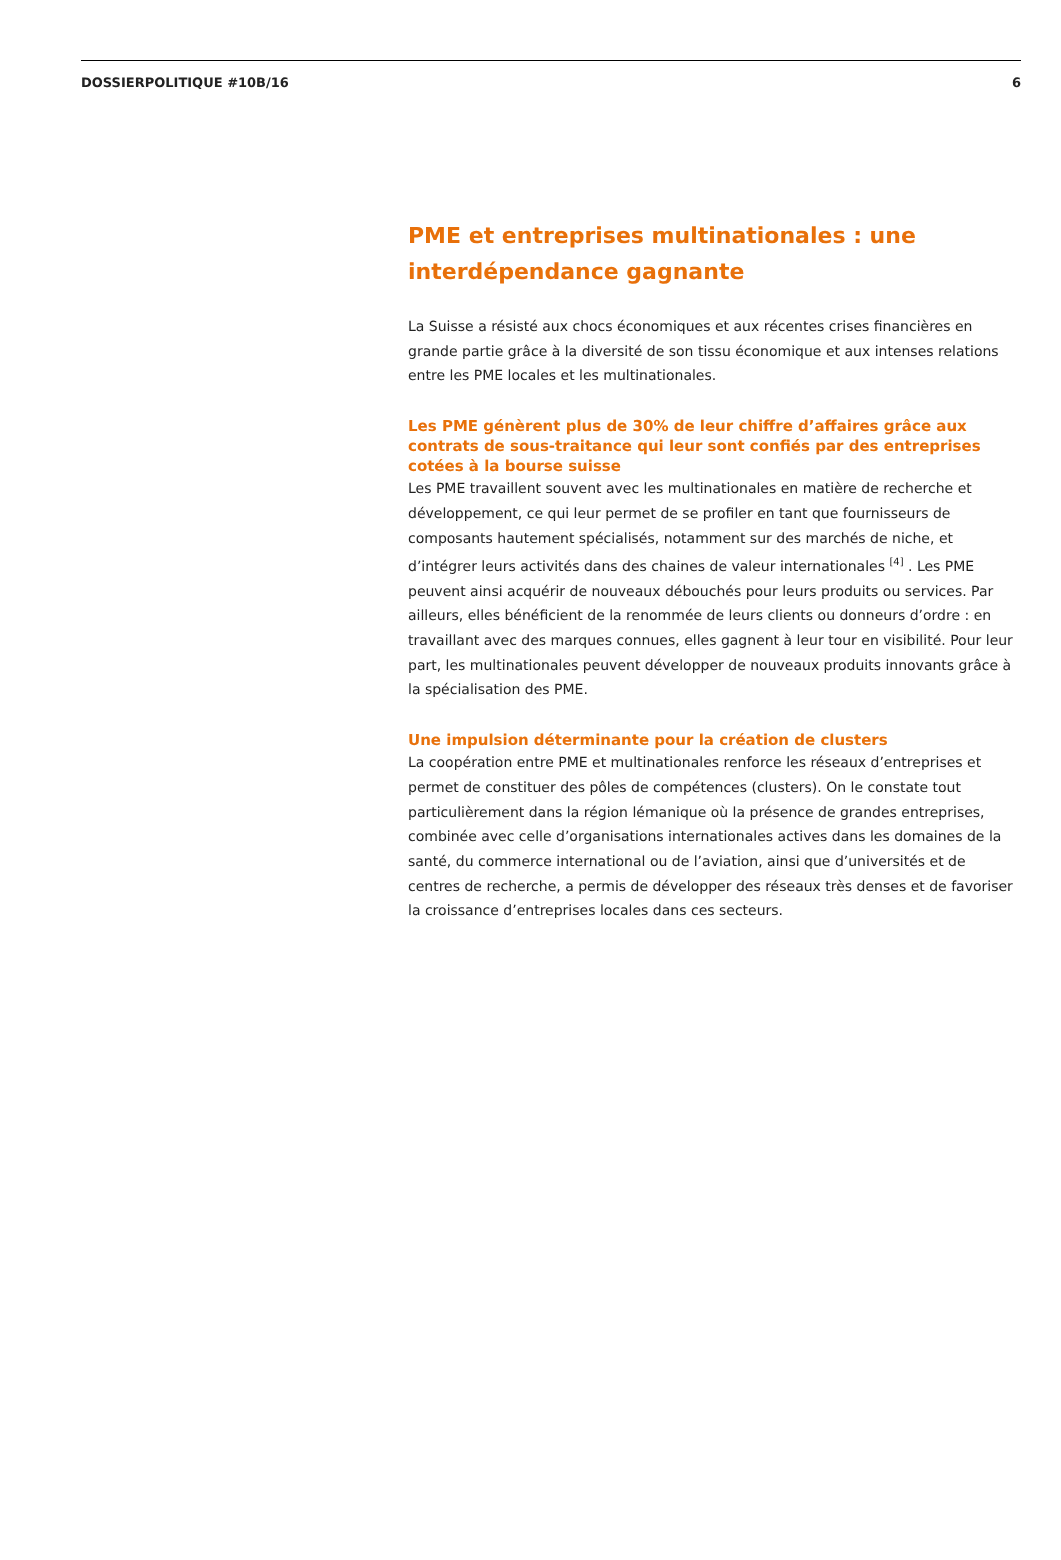DOSSIERPOLITIQUE #10B/16 6
PME et entreprises multinationales : une interdépendance gagnante
La Suisse a résisté aux chocs économiques et aux récentes crises financières en grande partie grâce à la diversité de son tissu économique et aux intenses relations entre les PME locales et les multinationales.
Les PME génèrent plus de 30% de leur chiffre d’affaires grâce aux contrats de sous-traitance qui leur sont confiés par des entreprises cotées à la bourse suisse
Les PME travaillent souvent avec les multinationales en matière de recherche et développement, ce qui leur permet de se profiler en tant que fournisseurs de composants hautement spécialisés, notamment sur des marchés de niche, et d’intégrer leurs activités dans des chaines de valeur internationales <sup>[4]</sup> . Les PME peuvent ainsi acquérir de nouveaux débouchés pour leurs produits ou services. Par ailleurs, elles bénéficient de la renommée de leurs clients ou donneurs d’ordre : en travaillant avec des marques connues, elles gagnent à leur tour en visibilité. Pour leur part, les multinationales peuvent développer de nouveaux produits innovants grâce à la spécialisation des PME.
Une impulsion déterminante pour la création de clusters
La coopération entre PME et multinationales renforce les réseaux d’entreprises et permet de constituer des pôles de compétences (clusters). On le constate tout particulièrement dans la région lémanique où la présence de grandes entreprises, combinée avec celle d’organisations internationales actives dans les domaines de la santé, du commerce international ou de l’aviation, ainsi que d’universités et de centres de recherche, a permis de développer des réseaux très denses et de favoriser la croissance d’entreprises locales dans ces secteurs.